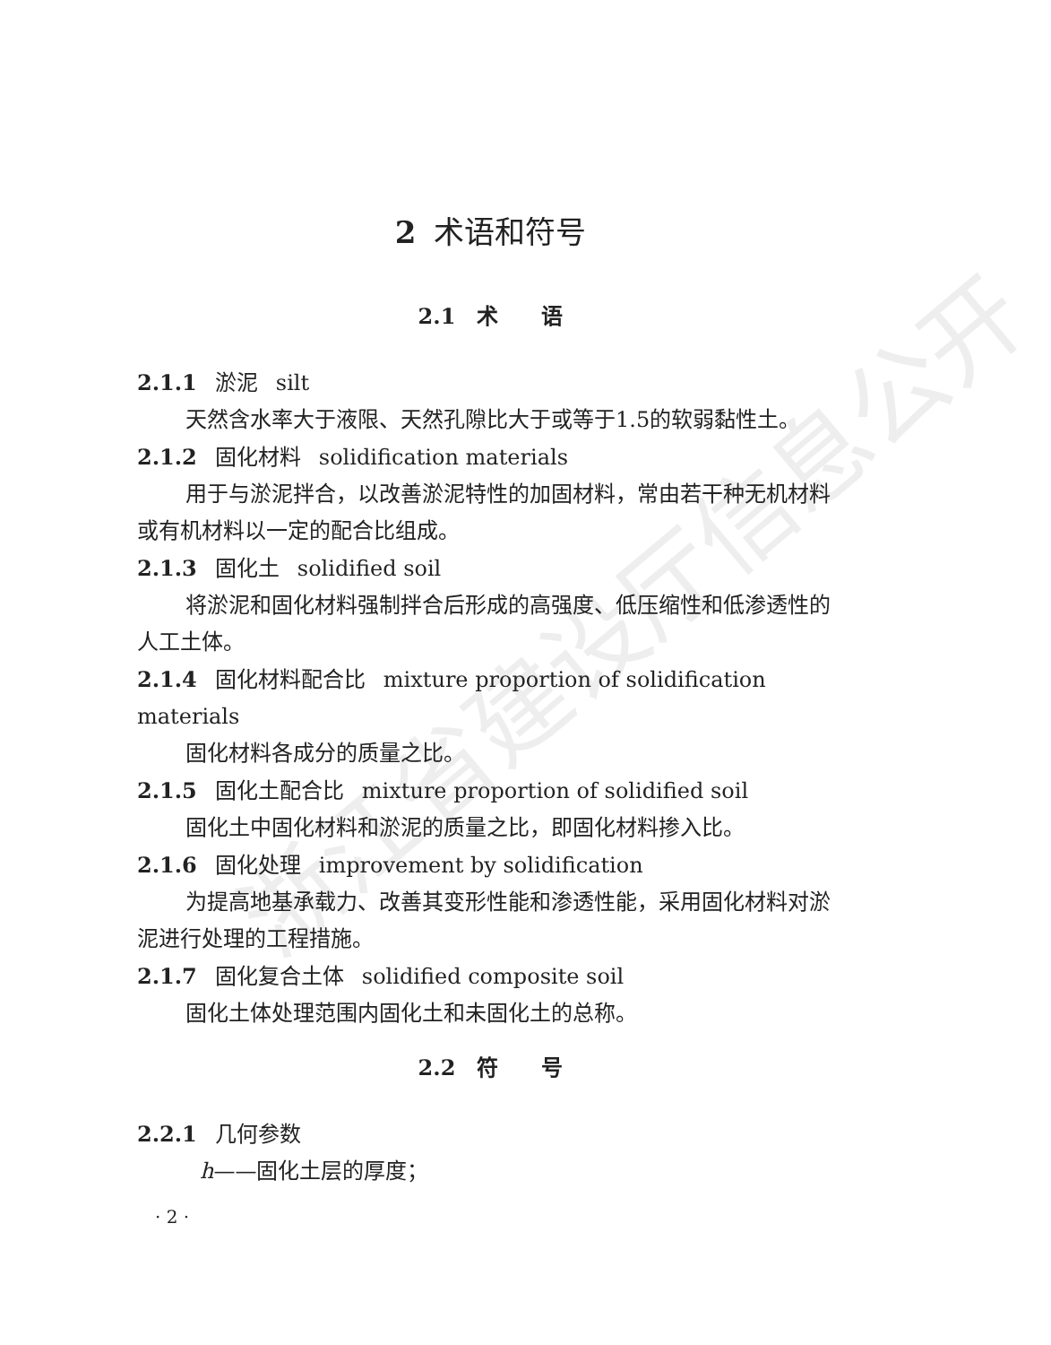浙江省建设厅信息公开
2 术语和符号
2.1　术　　语
2.1.1 淤泥 silt
天然含水率大于液限、天然孔隙比大于或等于1.5的软弱黏性土。
2.1.2 固化材料 solidification materials
用于与淤泥拌合，以改善淤泥特性的加固材料，常由若干种无机材料或有机材料以一定的配合比组成。
2.1.3 固化土 solidified soil
将淤泥和固化材料强制拌合后形成的高强度、低压缩性和低渗透性的人工土体。
2.1.4 固化材料配合比 mixture proportion of solidification materials
固化材料各成分的质量之比。
2.1.5 固化土配合比 mixture proportion of solidified soil
固化土中固化材料和淤泥的质量之比，即固化材料掺入比。
2.1.6 固化处理 improvement by solidification
为提高地基承载力、改善其变形性能和渗透性能，采用固化材料对淤泥进行处理的工程措施。
2.1.7 固化复合土体 solidified composite soil
固化土体处理范围内固化土和未固化土的总称。
2.2　符　　号
2.2.1 几何参数
h——固化土层的厚度；
· 2 ·